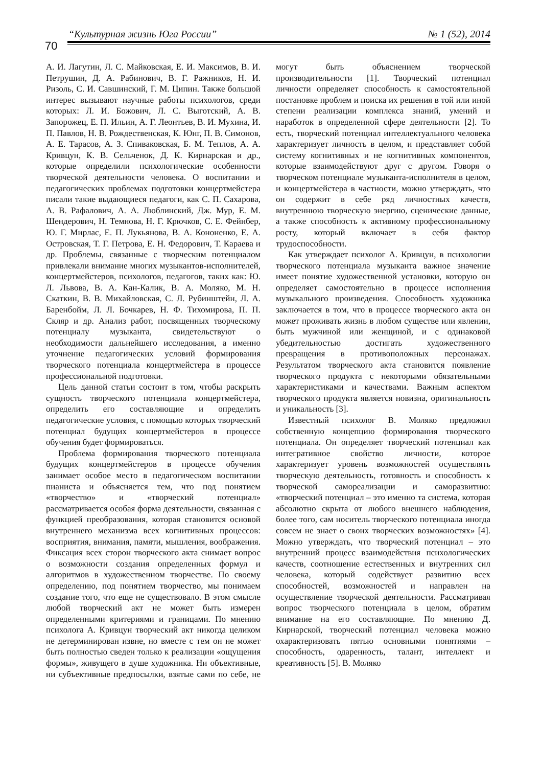70
“Культурная жизнь Юга России” № 1 (52), 2014
А. И. Лагутин, Л. С. Майковская, Е. И. Максимов, В. И. Петрушин, Д. А. Рабинович, В. Г. Ражников, Н. И. Ризоль, С. И. Савшинский, Г. М. Ципин. Также большой интерес вызывают научные работы психологов, среди которых: Л. И. Божович, Л. С. Выготский, А. В. Запорожец, Е. П. Ильин, А. Г. Леонтьев, В. И. Мухина, И. П. Павлов, Н. В. Рождественская, К. Юнг, П. В. Симонов, А. Е. Тарасов, А. З. Спиваковская, Б. М. Теплов, А. А. Кривцун, К. В. Сельченок, Д. К. Кирнарская и др., которые определили психологические особенности творческой деятельности человека. О воспитании и педагогических проблемах подготовки концертмейстера писали такие выдающиеся педагоги, как С. П. Сахарова, А. В. Рафалович, А. А. Люблинский, Дж. Мур, Е. М. Шендерович, Н. Темнова, Н. Г. Крючков, С. Е. Фейнбер, Ю. Г. Мирлас, Е. П. Лукьянова, В. А. Кононенко, Е. А. Островская, Т. Г. Петрова, Е. Н. Федорович, Т. Караева и др. Проблемы, связанные с творческим потенциалом привлекали внимание многих музыкантов-исполнителей, концертмейстеров, психологов, педагогов, таких как: Ю. Л. Львова, В. А. Кан-Калик, В. А. Моляко, М. Н. Скаткин, В. В. Михайловская, С. Л. Рубинштейн, Л. А. Баренбойм, Л. Л. Бочкарев, Н. Ф. Тихомирова, П. П. Скляр и др. Анализ работ, посвященных творческому потенциалу музыканта, свидетельствуют о необходимости дальнейшего исследования, а именно уточнение педагогических условий формирования творческого потенциала концертмейстера в процессе профессиональной подготовки.
Цель данной статьи состоит в том, чтобы раскрыть сущность творческого потенциала концертмейстера, определить его составляющие и определить педагогические условия, с помощью которых творческий потенциал будущих концертмейстеров в процессе обучения будет формироваться.
Проблема формирования творческого потенциала будущих концертмейстеров в процессе обучения занимает особое место в педагогическом воспитании пианиста и объясняется тем, что под понятием «творчество» и «творческий потенциал» рассматривается особая форма деятельности, связанная с функцией преобразования, которая становится основой внутреннего механизма всех когнитивных процессов: восприятия, внимания, памяти, мышления, воображения. Фиксация всех сторон творческого акта снимает вопрос о возможности создания определенных формул и алгоритмов в художественном творчестве. По своему определению, под понятием творчество, мы понимаем создание того, что еще не существовало. В этом смысле любой творческий акт не может быть измерен определенными критериями и границами. По мнению психолога А. Кривцун творческий акт никогда целиком не детерминирован извне, но вместе с тем он не может быть полностью сведен только к реализации «ощущения формы», живущего в душе художника. Ни объективные, ни субъективные предпосылки, взятые сами по себе, не могут быть объяснением творческой производительности [1]. Творческий потенциал личности определяет способность к самостоятельной постановке проблем и поиска их решения в той или иной степени реализации комплекса знаний, умений и наработок в определенной сфере деятельности [2]. То есть, творческий потенциал интеллектуального человека характеризует личность в целом, и представляет собой систему когнитивных и не когнитивных компонентов, которые взаимодействуют друг с другом. Говоря о творческом потенциале музыканта-исполнителя в целом, и концертмейстера в частности, можно утверждать, что он содержит в себе ряд личностных качеств, внутреннюю творческую энергию, сценические данные, а также способность к активному профессиональному росту, который включает в себя фактор трудоспособности.
Как утверждает психолог А. Кривцун, в психологии творческого потенциала музыканта важное значение имеет понятие художественной установки, которую он определяет самостоятельно в процессе исполнения музыкального произведения. Способность художника заключается в том, что в процессе творческого акта он может проживать жизнь в любом существе или явлении, быть мужчиной или женщиной, и с одинаковой убедительностью достигать художественного превращения в противоположных персонажах. Результатом творческого акта становится появление творческого продукта с некоторыми обязательными характеристиками и качествами. Важным аспектом творческого продукта является новизна, оригинальность и уникальность [3].
Известный психолог В. Моляко предложил собственную концепцию формирования творческого потенциала. Он определяет творческий потенциал как интегративное свойство личности, которое характеризует уровень возможностей осуществлять творческую деятельность, готовность и способность к творческой самореализации и саморазвитию: «творческий потенциал – это именно та система, которая абсолютно скрыта от любого внешнего наблюдения, более того, сам носитель творческого потенциала иногда совсем не знает о своих творческих возможностях» [4]. Можно утверждать, что творческий потенциал – это внутренний процесс взаимодействия психологических качеств, соотношение естественных и внутренних сил человека, который содействует развитию всех способностей, возможностей и направлен на осуществление творческой деятельности. Рассматривая вопрос творческого потенциала в целом, обратим внимание на его составляющие. По мнению Д. Кирнарской, творческий потенциал человека можно охарактеризовать пятью основными понятиями – способность, одаренность, талант, интеллект и креативность [5]. В. Моляко